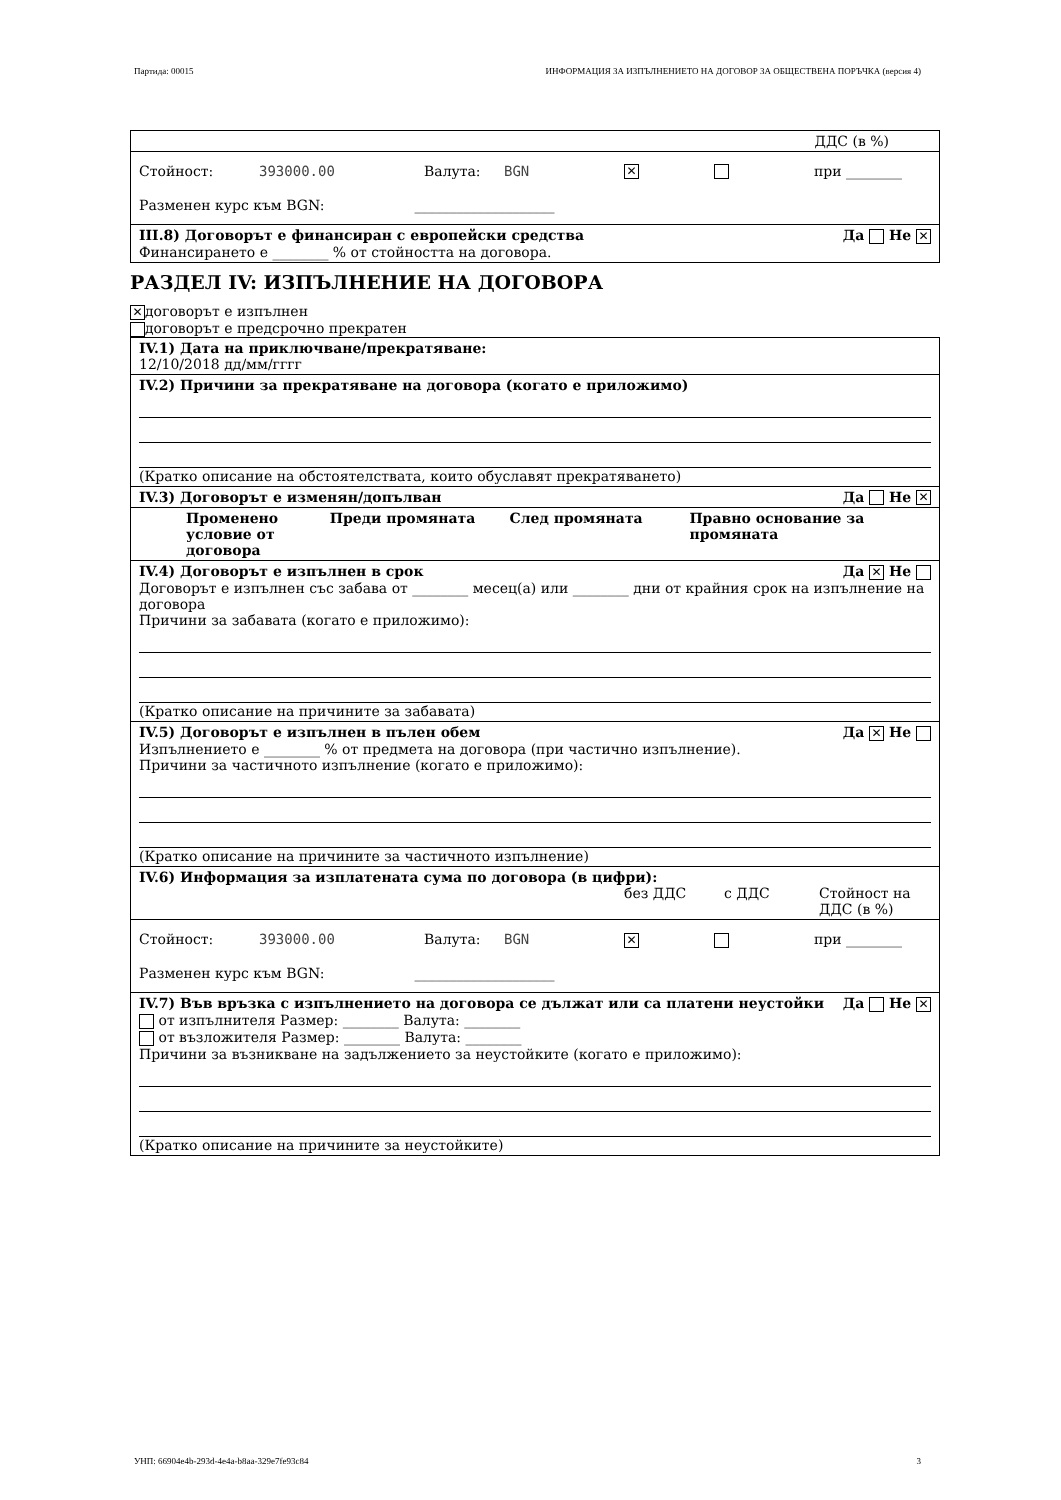Партида: 00015 ИНФОРМАЦИЯ ЗА ИЗПЪЛНЕНИЕТО НА ДОГОВОР ЗА ОБЩЕСТВЕНА ПОРЪЧКА (версия 4)
ДДС (в %)
Стойност: 393000.00 Валута: BGN ✕ при ________
Разменен курс към BGN: ____________________
III.8) Договорът е финансиран с европейски средства Да Не ✕
Финансирането е ________ % от стойността на договора.
РАЗДЕЛ IV: ИЗПЪЛНЕНИЕ НА ДОГОВОРА
✕ договорът е изпълнен
договорът е предсрочно прекратен
IV.1) Дата на приключване/прекратяване:
12/10/2018 дд/мм/гггг
IV.2) Причини за прекратяване на договора (когато е приложимо)
(Кратко описание на обстоятелствата, които обуславят прекратяването)
IV.3) Договорът е изменян/допълван Да Не ✕
Променено условие от договора Преди промяната След промяната Правно основание за промяната
IV.4) Договорът е изпълнен в срок Да ✕ Не
Договорът е изпълнен със забава от ________ месец(а) или ________ дни от крайния срок на изпълнение на договора
Причини за забавата (когато е приложимо):
(Кратко описание на причините за забавата)
IV.5) Договорът е изпълнен в пълен обем Да ✕ Не
Изпълнението е ________ % от предмета на договора (при частично изпълнение).
Причини за частичното изпълнение (когато е приложимо):
(Кратко описание на причините за частичното изпълнение)
IV.6) Информация за изплатената сума по договора (в цифри):
без ДДС с ДДС Стойност на
ДДС (в %)
Стойност: 393000.00 Валута: BGN ✕ при ________
Разменен курс към BGN: ____________________
IV.7) Във връзка с изпълнението на договора се дължат или са платени неустойки Да Не ✕
от изпълнителя Размер: ________ Валута: ________
от възложителя Размер: ________ Валута: ________
Причини за възникване на задължението за неустойките (когато е приложимо):
(Кратко описание на причините за неустойките)
УНП: 66904e4b-293d-4e4a-b8aa-329e7fe93c84 3